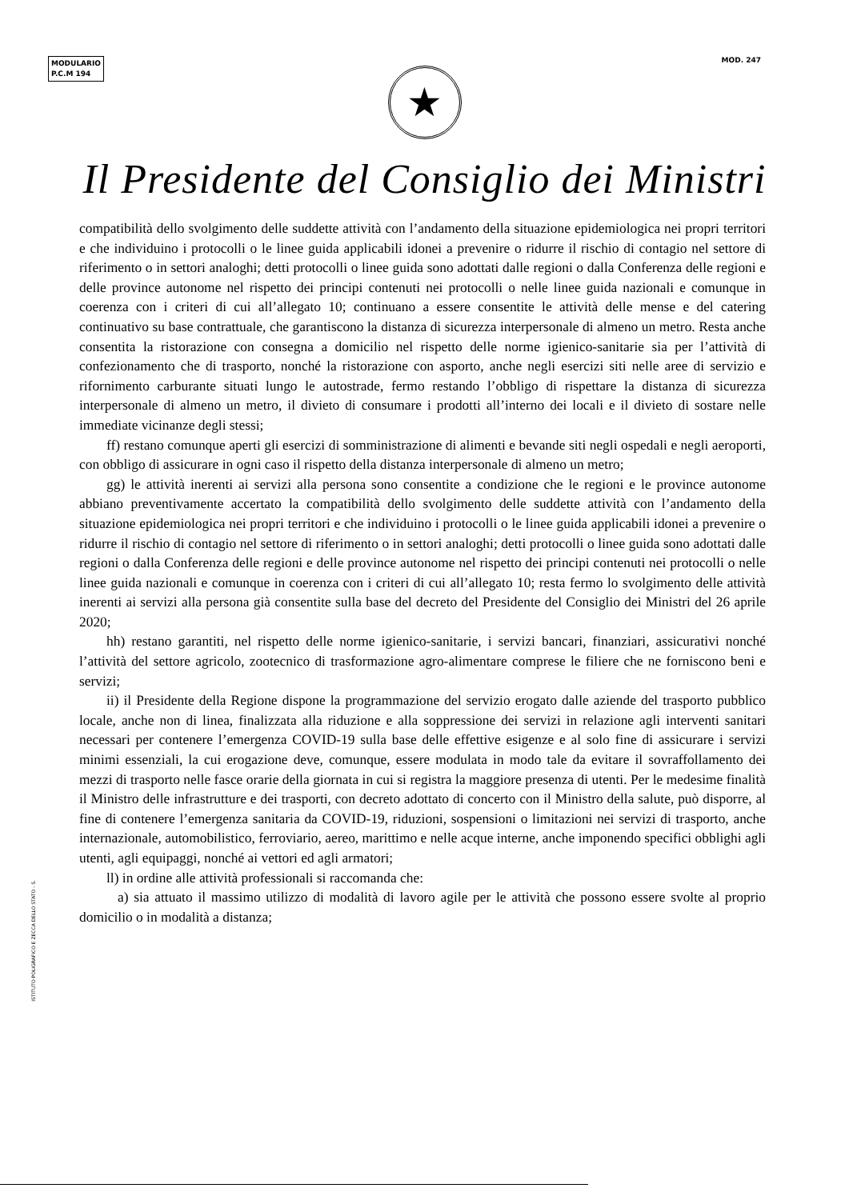MODULARIO
P.C.M 194
MOD. 247
★
Il Presidente del Consiglio dei Ministri
compatibilità dello svolgimento delle suddette attività con l’andamento della situazione epidemiologica nei propri territori e che individuino i protocolli o le linee guida applicabili idonei a prevenire o ridurre il rischio di contagio nel settore di riferimento o in settori analoghi; detti protocolli o linee guida sono adottati dalle regioni o dalla Conferenza delle regioni e delle province autonome nel rispetto dei principi contenuti nei protocolli o nelle linee guida nazionali e comunque in coerenza con i criteri di cui all’allegato 10; continuano a essere consentite le attività delle mense e del catering continuativo su base contrattuale, che garantiscono la distanza di sicurezza interpersonale di almeno un metro. Resta anche consentita la ristorazione con consegna a domicilio nel rispetto delle norme igienico-sanitarie sia per l’attività di confezionamento che di trasporto, nonché la ristorazione con asporto, anche negli esercizi siti nelle aree di servizio e rifornimento carburante situati lungo le autostrade, fermo restando l’obbligo di rispettare la distanza di sicurezza interpersonale di almeno un metro, il divieto di consumare i prodotti all’interno dei locali e il divieto di sostare nelle immediate vicinanze degli stessi;
ff) restano comunque aperti gli esercizi di somministrazione di alimenti e bevande siti negli ospedali e negli aeroporti, con obbligo di assicurare in ogni caso il rispetto della distanza interpersonale di almeno un metro;
gg) le attività inerenti ai servizi alla persona sono consentite a condizione che le regioni e le province autonome abbiano preventivamente accertato la compatibilità dello svolgimento delle suddette attività con l’andamento della situazione epidemiologica nei propri territori e che individuino i protocolli o le linee guida applicabili idonei a prevenire o ridurre il rischio di contagio nel settore di riferimento o in settori analoghi; detti protocolli o linee guida sono adottati dalle regioni o dalla Conferenza delle regioni e delle province autonome nel rispetto dei principi contenuti nei protocolli o nelle linee guida nazionali e comunque in coerenza con i criteri di cui all’allegato 10; resta fermo lo svolgimento delle attività inerenti ai servizi alla persona già consentite sulla base del decreto del Presidente del Consiglio dei Ministri del 26 aprile 2020;
hh) restano garantiti, nel rispetto delle norme igienico-sanitarie, i servizi bancari, finanziari, assicurativi nonché l’attività del settore agricolo, zootecnico di trasformazione agro-alimentare comprese le filiere che ne forniscono beni e servizi;
ii) il Presidente della Regione dispone la programmazione del servizio erogato dalle aziende del trasporto pubblico locale, anche non di linea, finalizzata alla riduzione e alla soppressione dei servizi in relazione agli interventi sanitari necessari per contenere l’emergenza COVID-19 sulla base delle effettive esigenze e al solo fine di assicurare i servizi minimi essenziali, la cui erogazione deve, comunque, essere modulata in modo tale da evitare il sovraffollamento dei mezzi di trasporto nelle fasce orarie della giornata in cui si registra la maggiore presenza di utenti. Per le medesime finalità il Ministro delle infrastrutture e dei trasporti, con decreto adottato di concerto con il Ministro della salute, può disporre, al fine di contenere l’emergenza sanitaria da COVID-19, riduzioni, sospensioni o limitazioni nei servizi di trasporto, anche internazionale, automobilistico, ferroviario, aereo, marittimo e nelle acque interne, anche imponendo specifici obblighi agli utenti, agli equipaggi, nonché ai vettori ed agli armatori;
ll) in ordine alle attività professionali si raccomanda che:
a) sia attuato il massimo utilizzo di modalità di lavoro agile per le attività che possono essere svolte al proprio domicilio o in modalità a distanza;
ISTITUTO POLIGRAFICO E ZECCA DELLO STATO - S.